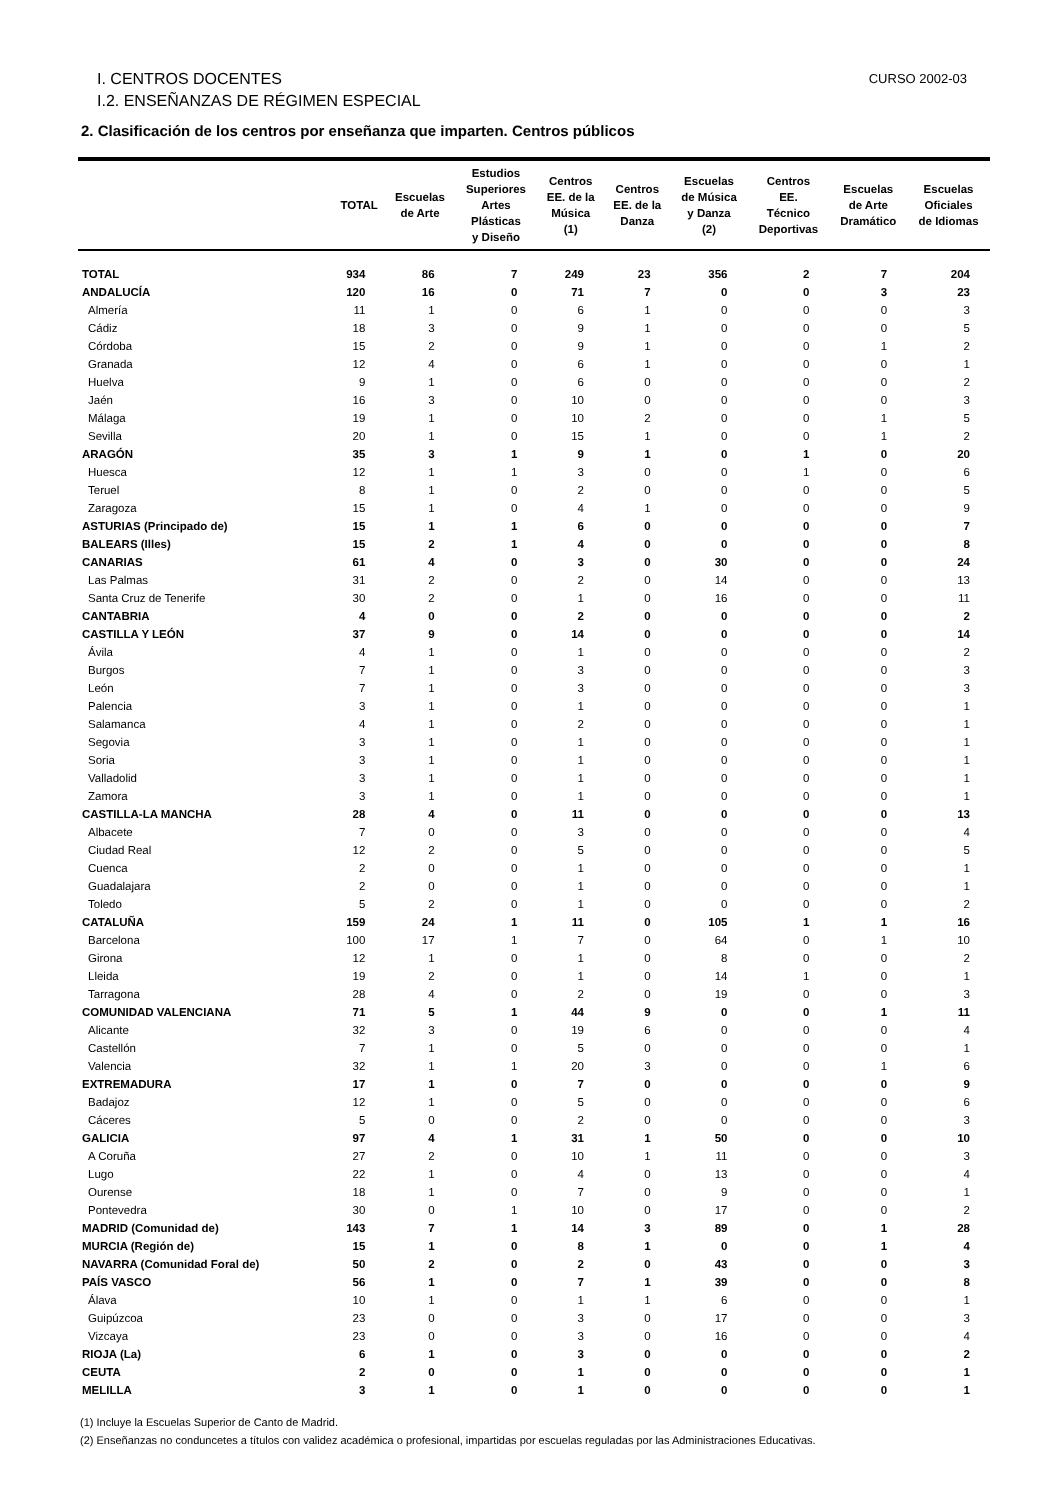CURSO 2002-03 I. CENTROS DOCENTES
I.2. ENSEÑANZAS DE RÉGIMEN ESPECIAL
2. Clasificación de los centros por enseñanza que imparten. Centros públicos
| | TOTAL | Escuelas de Arte | Estudios Superiores Artes Plásticas y Diseño | Centros EE. de la Música (1) | Centros EE. de la Danza | Escuelas de Música y Danza (2) | Centros EE. Técnico Deportivas | Escuelas de Arte Dramático | Escuelas Oficiales de Idiomas |
| --- | --- | --- | --- | --- | --- | --- | --- | --- | --- |
| TOTAL | 934 | 86 | 7 | 249 | 23 | 356 | 2 | 7 | 204 |
| ANDALUCÍA | 120 | 16 | 0 | 71 | 7 | 0 | 0 | 3 | 23 |
| Almería | 11 | 1 | 0 | 6 | 1 | 0 | 0 | 0 | 3 |
| Cádiz | 18 | 3 | 0 | 9 | 1 | 0 | 0 | 0 | 5 |
| Córdoba | 15 | 2 | 0 | 9 | 1 | 0 | 0 | 1 | 2 |
| Granada | 12 | 4 | 0 | 6 | 1 | 0 | 0 | 0 | 1 |
| Huelva | 9 | 1 | 0 | 6 | 0 | 0 | 0 | 0 | 2 |
| Jaén | 16 | 3 | 0 | 10 | 0 | 0 | 0 | 0 | 3 |
| Málaga | 19 | 1 | 0 | 10 | 2 | 0 | 0 | 1 | 5 |
| Sevilla | 20 | 1 | 0 | 15 | 1 | 0 | 0 | 1 | 2 |
| ARAGÓN | 35 | 3 | 1 | 9 | 1 | 0 | 1 | 0 | 20 |
| Huesca | 12 | 1 | 1 | 3 | 0 | 0 | 1 | 0 | 6 |
| Teruel | 8 | 1 | 0 | 2 | 0 | 0 | 0 | 0 | 5 |
| Zaragoza | 15 | 1 | 0 | 4 | 1 | 0 | 0 | 0 | 9 |
| ASTURIAS (Principado de) | 15 | 1 | 1 | 6 | 0 | 0 | 0 | 0 | 7 |
| BALEARS (Illes) | 15 | 2 | 1 | 4 | 0 | 0 | 0 | 0 | 8 |
| CANARIAS | 61 | 4 | 0 | 3 | 0 | 30 | 0 | 0 | 24 |
| Las Palmas | 31 | 2 | 0 | 2 | 0 | 14 | 0 | 0 | 13 |
| Santa Cruz de Tenerife | 30 | 2 | 0 | 1 | 0 | 16 | 0 | 0 | 11 |
| CANTABRIA | 4 | 0 | 0 | 2 | 0 | 0 | 0 | 0 | 2 |
| CASTILLA Y LEÓN | 37 | 9 | 0 | 14 | 0 | 0 | 0 | 0 | 14 |
| Ávila | 4 | 1 | 0 | 1 | 0 | 0 | 0 | 0 | 2 |
| Burgos | 7 | 1 | 0 | 3 | 0 | 0 | 0 | 0 | 3 |
| León | 7 | 1 | 0 | 3 | 0 | 0 | 0 | 0 | 3 |
| Palencia | 3 | 1 | 0 | 1 | 0 | 0 | 0 | 0 | 1 |
| Salamanca | 4 | 1 | 0 | 2 | 0 | 0 | 0 | 0 | 1 |
| Segovia | 3 | 1 | 0 | 1 | 0 | 0 | 0 | 0 | 1 |
| Soria | 3 | 1 | 0 | 1 | 0 | 0 | 0 | 0 | 1 |
| Valladolid | 3 | 1 | 0 | 1 | 0 | 0 | 0 | 0 | 1 |
| Zamora | 3 | 1 | 0 | 1 | 0 | 0 | 0 | 0 | 1 |
| CASTILLA-LA MANCHA | 28 | 4 | 0 | 11 | 0 | 0 | 0 | 0 | 13 |
| Albacete | 7 | 0 | 0 | 3 | 0 | 0 | 0 | 0 | 4 |
| Ciudad Real | 12 | 2 | 0 | 5 | 0 | 0 | 0 | 0 | 5 |
| Cuenca | 2 | 0 | 0 | 1 | 0 | 0 | 0 | 0 | 1 |
| Guadalajara | 2 | 0 | 0 | 1 | 0 | 0 | 0 | 0 | 1 |
| Toledo | 5 | 2 | 0 | 1 | 0 | 0 | 0 | 0 | 2 |
| CATALUÑA | 159 | 24 | 1 | 11 | 0 | 105 | 1 | 1 | 16 |
| Barcelona | 100 | 17 | 1 | 7 | 0 | 64 | 0 | 1 | 10 |
| Girona | 12 | 1 | 0 | 1 | 0 | 8 | 0 | 0 | 2 |
| Lleida | 19 | 2 | 0 | 1 | 0 | 14 | 1 | 0 | 1 |
| Tarragona | 28 | 4 | 0 | 2 | 0 | 19 | 0 | 0 | 3 |
| COMUNIDAD VALENCIANA | 71 | 5 | 1 | 44 | 9 | 0 | 0 | 1 | 11 |
| Alicante | 32 | 3 | 0 | 19 | 6 | 0 | 0 | 0 | 4 |
| Castellón | 7 | 1 | 0 | 5 | 0 | 0 | 0 | 0 | 1 |
| Valencia | 32 | 1 | 1 | 20 | 3 | 0 | 0 | 1 | 6 |
| EXTREMADURA | 17 | 1 | 0 | 7 | 0 | 0 | 0 | 0 | 9 |
| Badajoz | 12 | 1 | 0 | 5 | 0 | 0 | 0 | 0 | 6 |
| Cáceres | 5 | 0 | 0 | 2 | 0 | 0 | 0 | 0 | 3 |
| GALICIA | 97 | 4 | 1 | 31 | 1 | 50 | 0 | 0 | 10 |
| A Coruña | 27 | 2 | 0 | 10 | 1 | 11 | 0 | 0 | 3 |
| Lugo | 22 | 1 | 0 | 4 | 0 | 13 | 0 | 0 | 4 |
| Ourense | 18 | 1 | 0 | 7 | 0 | 9 | 0 | 0 | 1 |
| Pontevedra | 30 | 0 | 1 | 10 | 0 | 17 | 0 | 0 | 2 |
| MADRID (Comunidad de) | 143 | 7 | 1 | 14 | 3 | 89 | 0 | 1 | 28 |
| MURCIA (Región de) | 15 | 1 | 0 | 8 | 1 | 0 | 0 | 1 | 4 |
| NAVARRA (Comunidad Foral de) | 50 | 2 | 0 | 2 | 0 | 43 | 0 | 0 | 3 |
| PAÍS VASCO | 56 | 1 | 0 | 7 | 1 | 39 | 0 | 0 | 8 |
| Álava | 10 | 1 | 0 | 1 | 1 | 6 | 0 | 0 | 1 |
| Guipúzcoa | 23 | 0 | 0 | 3 | 0 | 17 | 0 | 0 | 3 |
| Vizcaya | 23 | 0 | 0 | 3 | 0 | 16 | 0 | 0 | 4 |
| RIOJA (La) | 6 | 1 | 0 | 3 | 0 | 0 | 0 | 0 | 2 |
| CEUTA | 2 | 0 | 0 | 1 | 0 | 0 | 0 | 0 | 1 |
| MELILLA | 3 | 1 | 0 | 1 | 0 | 0 | 0 | 0 | 1 |
(1) Incluye la Escuelas Superior de Canto de Madrid.
(2) Enseñanzas no conduncetes a títulos con validez académica o profesional, impartidas por escuelas reguladas por las Administraciones Educativas.